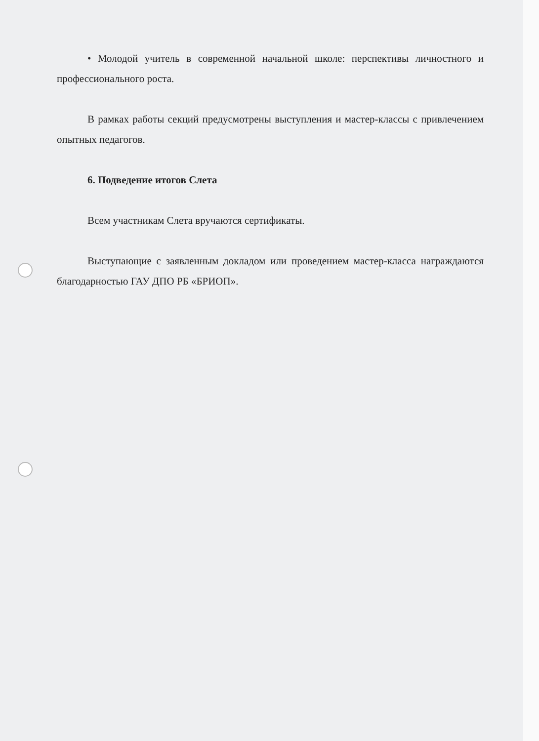• Молодой учитель в современной начальной школе: перспективы личностного и профессионального роста.
В рамках работы секций предусмотрены выступления и мастер-классы с привлечением опытных педагогов.
6. Подведение итогов Слета
Всем участникам Слета вручаются сертификаты.
Выступающие с заявленным докладом или проведением мастер-класса награждаются благодарностью ГАУ ДПО РБ «БРИОП».